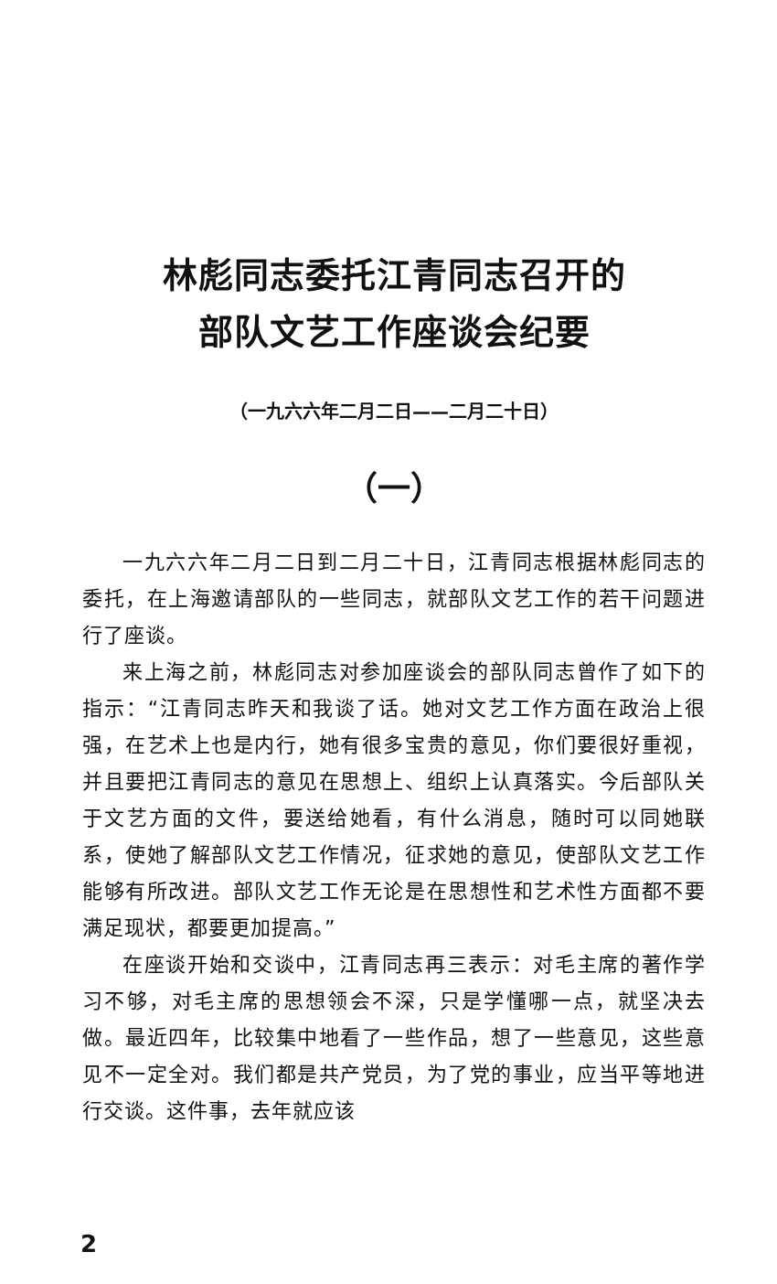林彪同志委托江青同志召开的
部队文艺工作座谈会纪要
（一九六六年二月二日——二月二十日）
（一）
一九六六年二月二日到二月二十日，江青同志根据林彪同志的委托，在上海邀请部队的一些同志，就部队文艺工作的若干问题进行了座谈。
来上海之前，林彪同志对参加座谈会的部队同志曾作了如下的指示：“江青同志昨天和我谈了话。她对文艺工作方面在政治上很强，在艺术上也是内行，她有很多宝贵的意见，你们要很好重视，并且要把江青同志的意见在思想上、组织上认真落实。今后部队关于文艺方面的文件，要送给她看，有什么消息，随时可以同她联系，使她了解部队文艺工作情况，征求她的意见，使部队文艺工作能够有所改进。部队文艺工作无论是在思想性和艺术性方面都不要满足现状，都要更加提高。”
在座谈开始和交谈中，江青同志再三表示：对毛主席的著作学习不够，对毛主席的思想领会不深，只是学懂哪一点，就坚决去做。最近四年，比较集中地看了一些作品，想了一些意见，这些意见不一定全对。我们都是共产党员，为了党的事业，应当平等地进行交谈。这件事，去年就应该
2